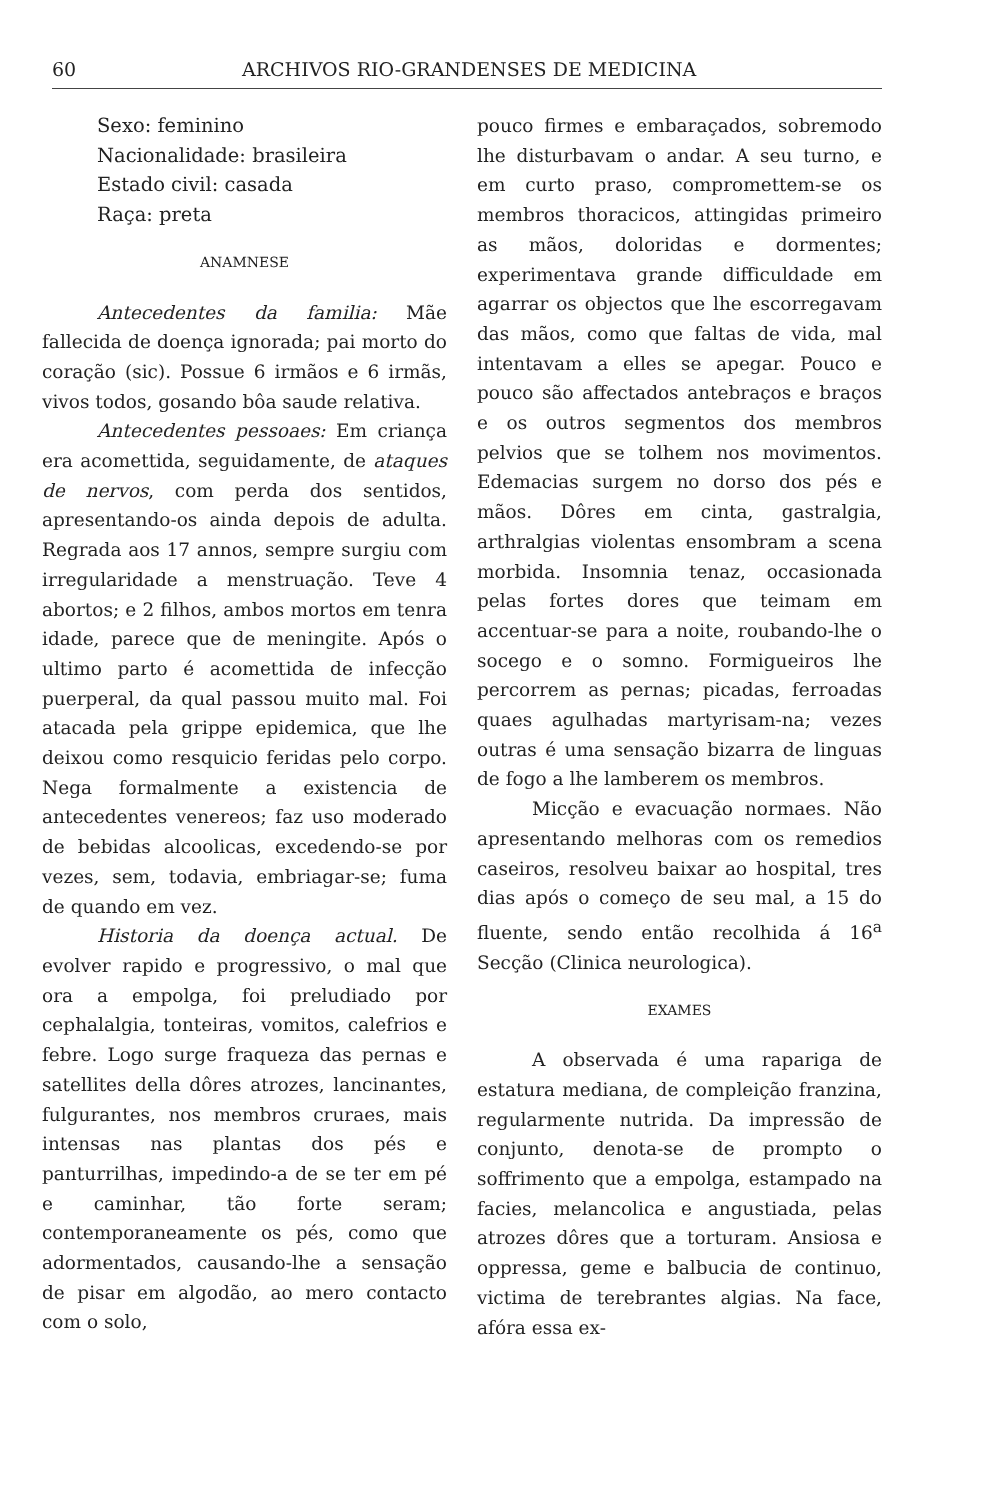60 ARCHIVOS RIO-GRANDENSES DE MEDICINA
Sexo: feminino
Nacionalidade: brasileira
Estado civil: casada
Raça: preta
ANAMNESE
Antecedentes da familia: Mãe fallecida de doença ignorada; pai morto do coração (sic). Possue 6 irmãos e 6 irmãs, vivos todos, gosando bôa saude relativa.
Antecedentes pessoaes: Em criança era acomettida, seguidamente, de ataques de nervos, com perda dos sentidos, apresentando-os ainda depois de adulta. Regrada aos 17 annos, sempre surgiu com irregularidade a menstruação. Teve 4 abortos; e 2 filhos, ambos mortos em tenra idade, parece que de meningite. Após o ultimo parto é acomettida de infecção puerperal, da qual passou muito mal. Foi atacada pela grippe epidemica, que lhe deixou como resquicio feridas pelo corpo. Nega formalmente a existencia de antecedentes venereos; faz uso moderado de bebidas alcoolicas, excedendo-se por vezes, sem, todavia, embriagar-se; fuma de quando em vez.
Historia da doença actual. De evolver rapido e progressivo, o mal que ora a empolga, foi preludiado por cephalalgia, tonteiras, vomitos, calefrios e febre. Logo surge fraqueza das pernas e satellites della dôres atrozes, lancinantes, fulgurantes, nos membros cruraes, mais intensas nas plantas dos pés e panturrilhas, impedindo-a de se ter em pé e caminhar, tão forte seram; contemporaneamente os pés, como que adormentados, causando-lhe a sensação de pisar em algodão, ao mero contacto com o solo,
pouco firmes e embaraçados, sobremodo lhe disturbavam o andar. A seu turno, e em curto praso, compromettem-se os membros thoracicos, attingidas primeiro as mãos, doloridas e dormentes; experimentava grande difficuldade em agarrar os objectos que lhe escorregavam das mãos, como que faltas de vida, mal intentavam a elles se apegar. Pouco e pouco são affectados antebraços e braços e os outros segmentos dos membros pelvios que se tolhem nos movimentos. Edemacias surgem no dorso dos pés e mãos. Dôres em cinta, gastralgia, arthralgias violentas ensombram a scena morbida. Insomnia tenaz, occasionada pelas fortes dores que teimam em accentuar-se para a noite, roubando-lhe o socego e o somno. Formigueiros lhe percorrem as pernas; picadas, ferroadas quaes agulhadas martyrisam-na; vezes outras é uma sensação bizarra de linguas de fogo a lhe lamberem os membros.
Micção e evacuação normaes. Não apresentando melhoras com os remedios caseiros, resolveu baixar ao hospital, tres dias após o começo de seu mal, a 15 do fluente, sendo então recolhida á 16<sup>a</sup> Secção (Clinica neurologica).
EXAMES
A observada é uma rapariga de estatura mediana, de compleição franzina, regularmente nutrida. Da impressão de conjunto, denota-se de prompto o soffrimento que a empolga, estampado na facies, melancolica e angustiada, pelas atrozes dôres que a torturam. Ansiosa e oppressa, geme e balbucia de continuo, victima de terebrantes algias. Na face, afóra essa ex-